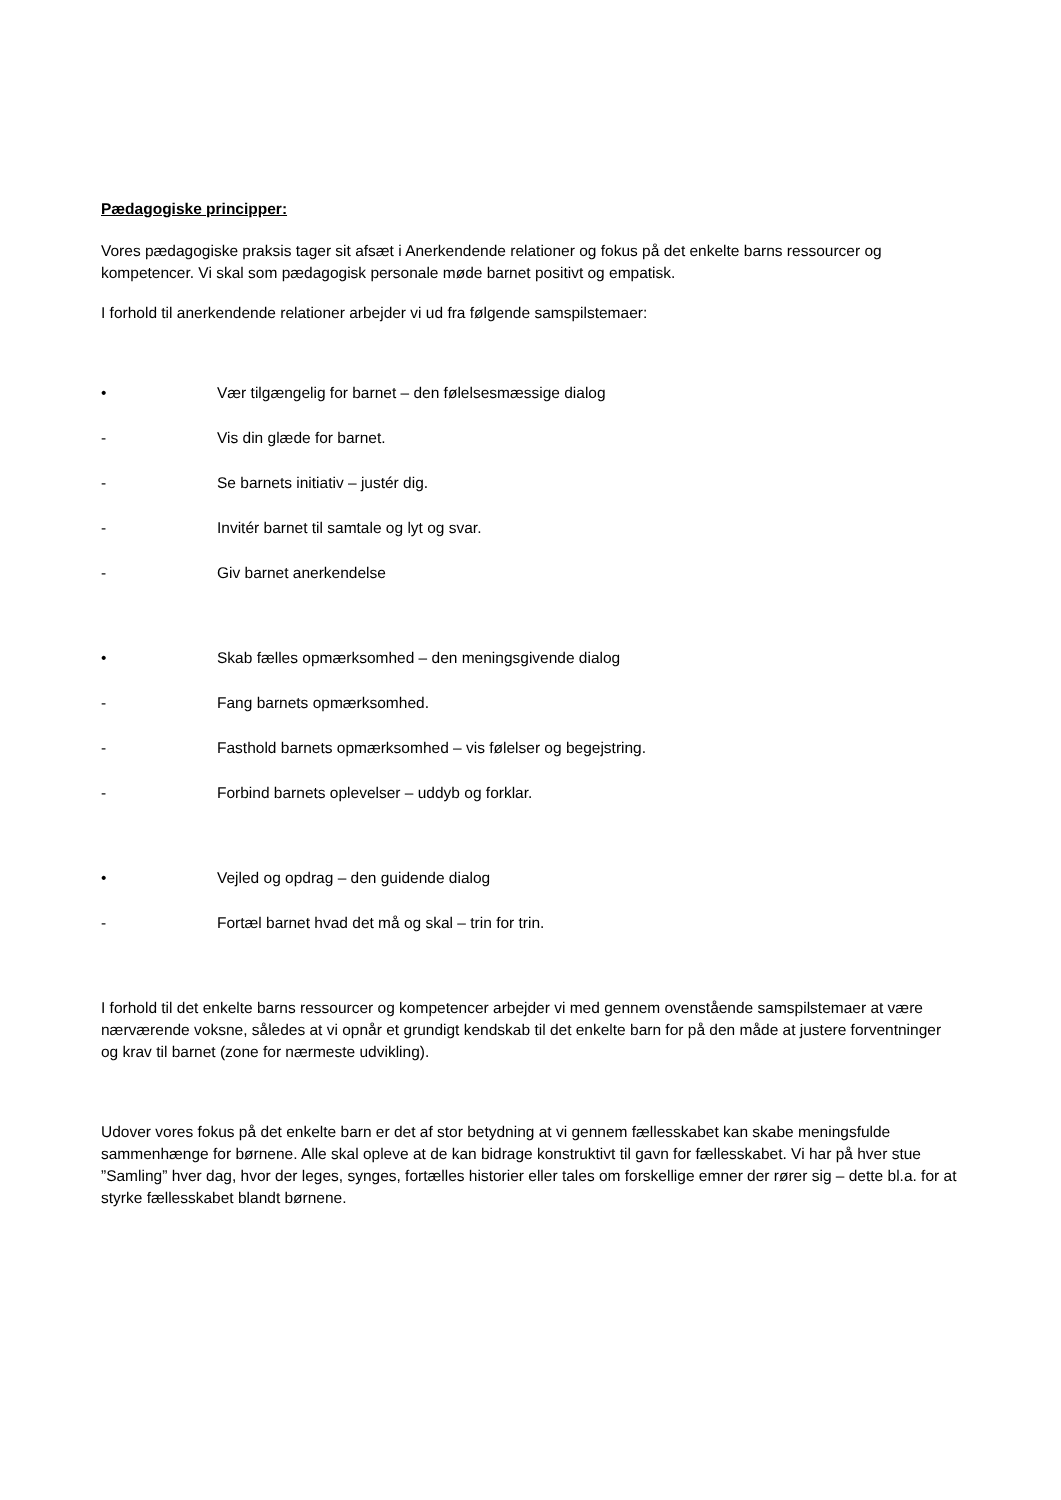Pædagogiske principper:
Vores pædagogiske praksis tager sit afsæt i Anerkendende relationer og fokus på det enkelte barns ressourcer og kompetencer. Vi skal som pædagogisk personale møde barnet positivt og empatisk.
I forhold til anerkendende relationer arbejder vi ud fra følgende samspilstemaer:
• Vær tilgængelig for barnet – den følelsesmæssige dialog
- Vis din glæde for barnet.
- Se barnets initiativ – justér dig.
- Invitér barnet til samtale og lyt og svar.
- Giv barnet anerkendelse
• Skab fælles opmærksomhed – den meningsgivende dialog
- Fang barnets opmærksomhed.
- Fasthold barnets opmærksomhed – vis følelser og begejstring.
- Forbind barnets oplevelser – uddyb og forklar.
• Vejled og opdrag – den guidende dialog
- Fortæl barnet hvad det må og skal – trin for trin.
I forhold til det enkelte barns ressourcer og kompetencer arbejder vi med gennem ovenstående samspilstemaer at være nærværende voksne, således at vi opnår et grundigt kendskab til det enkelte barn for på den måde at justere forventninger og krav til barnet (zone for nærmeste udvikling).
Udover vores fokus på det enkelte barn er det af stor betydning at vi gennem fællesskabet kan skabe meningsfulde sammenhænge for børnene. Alle skal opleve at de kan bidrage konstruktivt til gavn for fællesskabet. Vi har på hver stue ”Samling” hver dag, hvor der leges, synges, fortælles historier eller tales om forskellige emner der rører sig – dette bl.a. for at styrke fællesskabet blandt børnene.